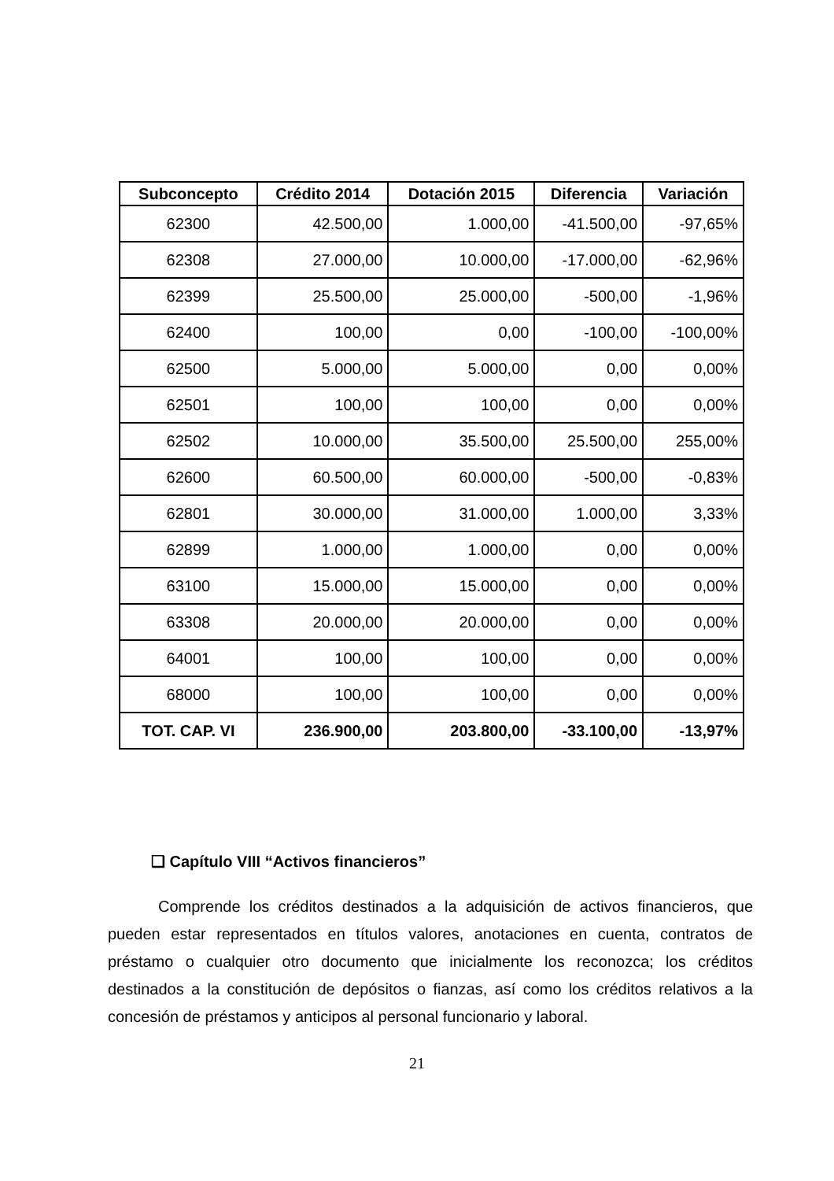| Subconcepto | Crédito 2014 | Dotación 2015 | Diferencia | Variación |
| --- | --- | --- | --- | --- |
| 62300 | 42.500,00 | 1.000,00 | -41.500,00 | -97,65% |
| 62308 | 27.000,00 | 10.000,00 | -17.000,00 | -62,96% |
| 62399 | 25.500,00 | 25.000,00 | -500,00 | -1,96% |
| 62400 | 100,00 | 0,00 | -100,00 | -100,00% |
| 62500 | 5.000,00 | 5.000,00 | 0,00 | 0,00% |
| 62501 | 100,00 | 100,00 | 0,00 | 0,00% |
| 62502 | 10.000,00 | 35.500,00 | 25.500,00 | 255,00% |
| 62600 | 60.500,00 | 60.000,00 | -500,00 | -0,83% |
| 62801 | 30.000,00 | 31.000,00 | 1.000,00 | 3,33% |
| 62899 | 1.000,00 | 1.000,00 | 0,00 | 0,00% |
| 63100 | 15.000,00 | 15.000,00 | 0,00 | 0,00% |
| 63308 | 20.000,00 | 20.000,00 | 0,00 | 0,00% |
| 64001 | 100,00 | 100,00 | 0,00 | 0,00% |
| 68000 | 100,00 | 100,00 | 0,00 | 0,00% |
| TOT. CAP. VI | 236.900,00 | 203.800,00 | -33.100,00 | -13,97% |
❑ Capítulo VIII “Activos financieros”
Comprende los créditos destinados a la adquisición de activos financieros, que pueden estar representados en títulos valores, anotaciones en cuenta, contratos de préstamo o cualquier otro documento que inicialmente los reconozca; los créditos destinados a la constitución de depósitos o fianzas, así como los créditos relativos a la concesión de préstamos y anticipos al personal funcionario y laboral.
21